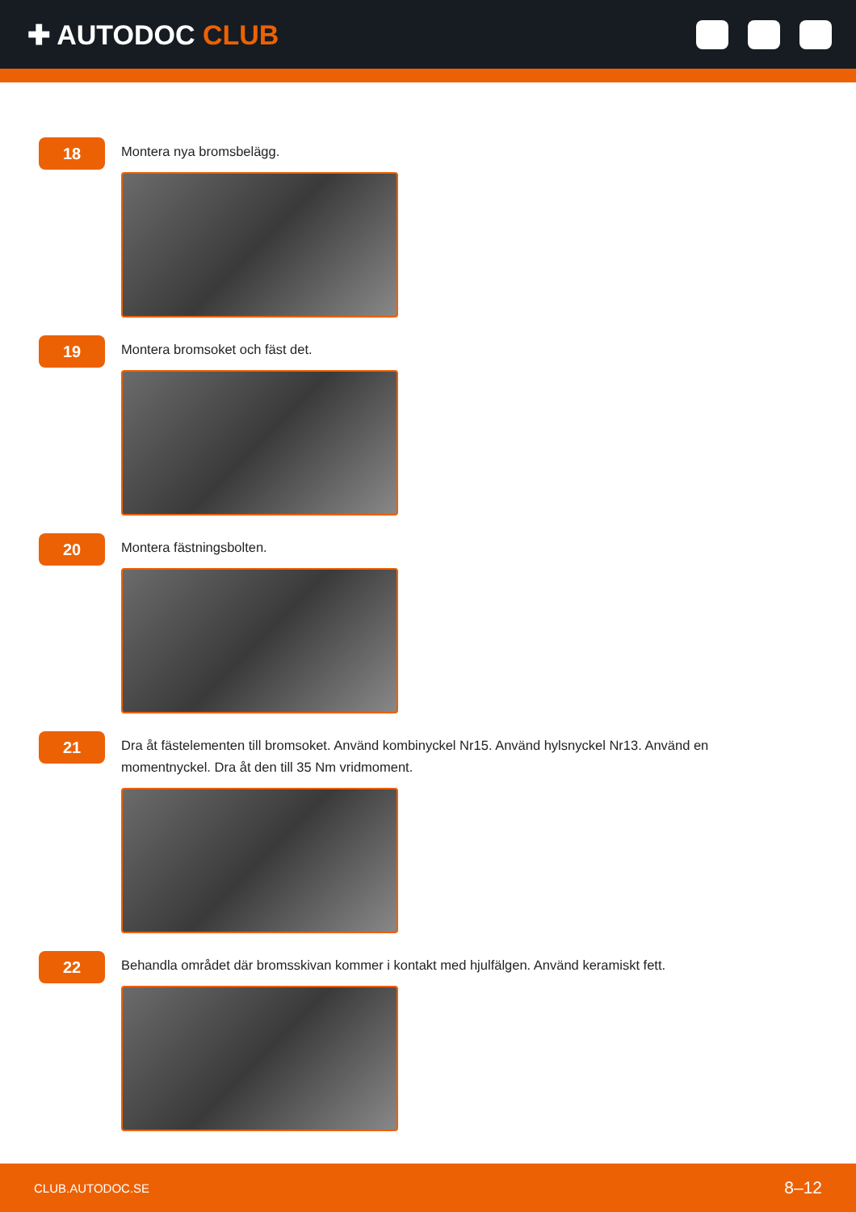✚ AUTODOC CLUB
18
Montera nya bromsbelägg.
19
Montera bromsoket och fäst det.
20
Montera fästningsbolten.
21
Dra åt fästelementen till bromsoket. Använd kombinyckel Nr15. Använd hylsnyckel Nr13. Använd en momentnyckel. Dra åt den till 35 Nm vridmoment.
22
Behandla området där bromsskivan kommer i kontakt med hjulfälgen. Använd keramiskt fett.
CLUB.AUTODOC.SE 8–12